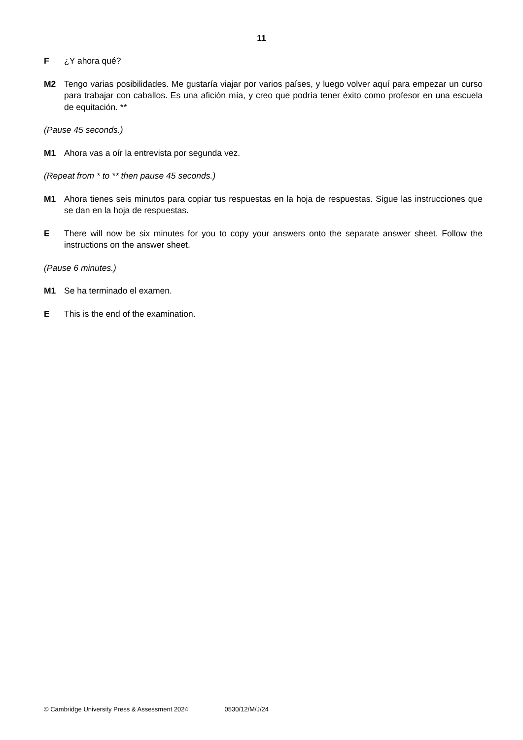11
F ¿Y ahora qué?
M2 Tengo varias posibilidades. Me gustaría viajar por varios países, y luego volver aquí para empezar un curso para trabajar con caballos. Es una afición mía, y creo que podría tener éxito como profesor en una escuela de equitación. **
(Pause 45 seconds.)
M1 Ahora vas a oír la entrevista por segunda vez.
(Repeat from * to ** then pause 45 seconds.)
M1 Ahora tienes seis minutos para copiar tus respuestas en la hoja de respuestas. Sigue las instrucciones que se dan en la hoja de respuestas.
E There will now be six minutes for you to copy your answers onto the separate answer sheet. Follow the instructions on the answer sheet.
(Pause 6 minutes.)
M1 Se ha terminado el examen.
E This is the end of the examination.
© Cambridge University Press & Assessment 2024 0530/12/M/J/24